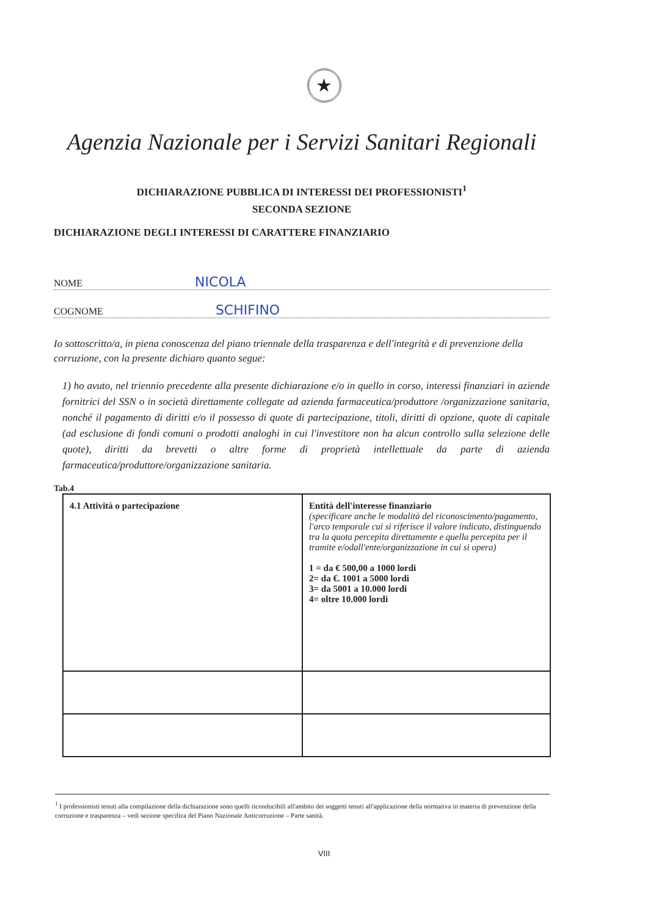★
Agenzia Nazionale per i Servizi Sanitari Regionali
DICHIARAZIONE PUBBLICA DI INTERESSI DEI PROFESSIONISTI<sup>1</sup>
SECONDA SEZIONE
DICHIARAZIONE DEGLI INTERESSI DI CARATTERE FINANZIARIO
NOME NICOLA
COGNOME SCHIFINO
Io sottoscritto/a, in piena conoscenza del piano triennale della trasparenza e dell'integrità e di prevenzione della corruzione, con la presente dichiaro quanto segue:
1) ho avuto, nel triennio precedente alla presente dichiarazione e/o in quello in corso, interessi finanziari in aziende fornitrici del SSN o in società direttamente collegate ad azienda farmaceutica/produttore /organizzazione sanitaria, nonché il pagamento di diritti e/o il possesso di quote di partecipazione, titoli, diritti di opzione, quote di capitale (ad esclusione di fondi comuni o prodotti analoghi in cui l'investitore non ha alcun controllo sulla selezione delle quote), diritti da brevetti o altre forme di proprietà intellettuale da parte di azienda farmaceutica/produttore/organizzazione sanitaria.
Tab.4
| 4.1 Attività o partecipazione | Entità dell'interesse finanziario (specificare anche le modalità del riconoscimento/pagamento, l'arco temporale cui si riferisce il valore indicato, distinguendo tra la quota percepita direttamente e quella percepita per il tramite e/odall'ente/organizzazione in cui si opera) 1 = da € 500,00 a 1000 lordi 2= da €. 1001 a 5000 lordi 3= da 5001 a 10.000 lordi 4= oltre 10.000 lordi |
<sup>1</sup> I professionisti tenuti alla compilazione della dichiarazione sono quelli riconducibili all'ambito dei soggetti tenuti all'applicazione della normativa in materia di prevenzione della corruzione e trasparenza – vedi sezione specifica del Piano Nazionale Anticorruzione – Parte sanità.
VIII